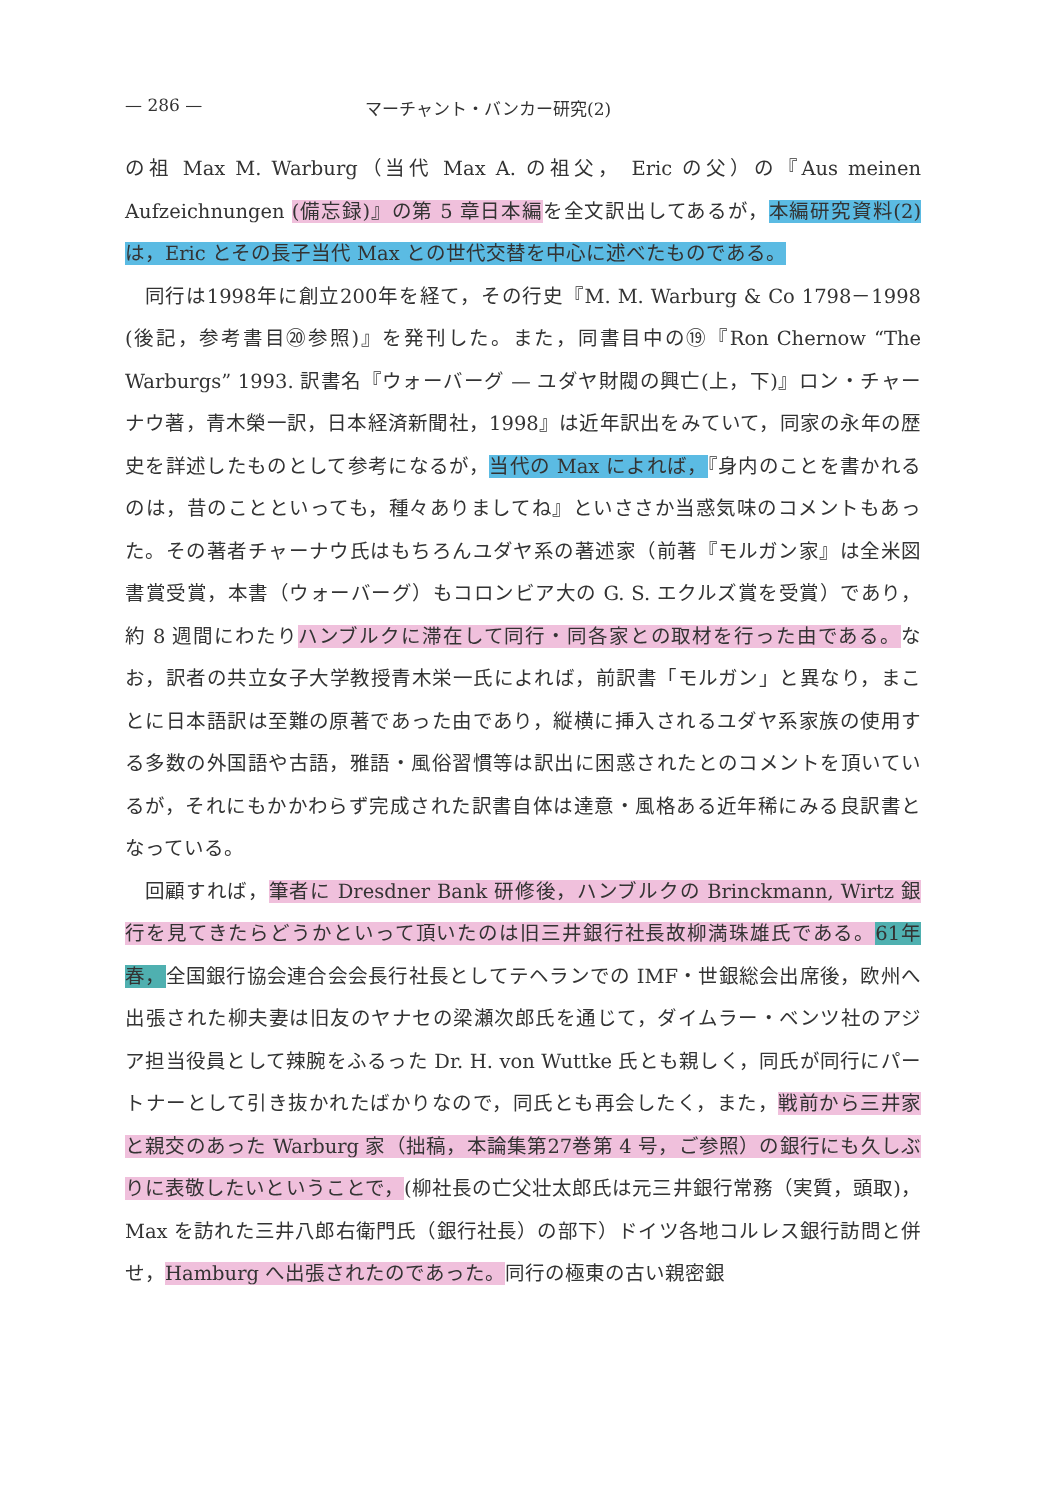— 286 — マーチャント・バンカー研究(2)
の祖 Max M. Warburg（当代 Max A. の祖父， Eric の父）の『Aus meinen Aufzeichnungen (備忘録)』の第 5 章日本編を全文訳出してあるが，本編研究資料(2)は，Eric とその長子当代 Max との世代交替を中心に述べたものである。
同行は1998年に創立200年を経て，その行史『M. M. Warburg & Co 1798－1998 (後記，参考書目⑳参照)』を発刊した。また，同書目中の⑲『Ron Chernow “The Warburgs” 1993. 訳書名『ウォーバーグ — ユダヤ財閥の興亡(上，下)』ロン・チャーナウ著，青木榮一訳，日本経済新聞社，1998』は近年訳出をみていて，同家の永年の歴史を詳述したものとして参考になるが，当代の Max によれば，『身内のことを書かれるのは，昔のことといっても，種々ありましてね』といささか当惑気味のコメントもあった。その著者チャーナウ氏はもちろんユダヤ系の著述家（前著『モルガン家』は全米図書賞受賞，本書（ウォーバーグ）もコロンビア大の G. S. エクルズ賞を受賞）であり，約 8 週間にわたりハンブルクに滞在して同行・同各家との取材を行った由である。なお，訳者の共立女子大学教授青木栄一氏によれば，前訳書「モルガン」と異なり，まことに日本語訳は至難の原著であった由であり，縦横に挿入されるユダヤ系家族の使用する多数の外国語や古語，雅語・風俗習慣等は訳出に困惑されたとのコメントを頂いているが，それにもかかわらず完成された訳書自体は達意・風格ある近年稀にみる良訳書となっている。
回顧すれば，筆者に Dresdner Bank 研修後，ハンブルクの Brinckmann, Wirtz 銀行を見てきたらどうかといって頂いたのは旧三井銀行社長故柳満珠雄氏である。61年春，全国銀行協会連合会会長行社長としてテヘランでの IMF・世銀総会出席後，欧州へ出張された柳夫妻は旧友のヤナセの梁瀬次郎氏を通じて，ダイムラー・ベンツ社のアジア担当役員として辣腕をふるった Dr. H. von Wuttke 氏とも親しく，同氏が同行にパートナーとして引き抜かれたばかりなので，同氏とも再会したく，また，戦前から三井家と親交のあった Warburg 家（拙稿，本論集第27巻第 4 号，ご参照）の銀行にも久しぶりに表敬したいということで，(柳社長の亡父壮太郎氏は元三井銀行常務（実質，頭取)，Max を訪れた三井八郎右衛門氏（銀行社長）の部下）ドイツ各地コルレス銀行訪問と併せ，Hamburg へ出張されたのであった。同行の極東の古い親密銀